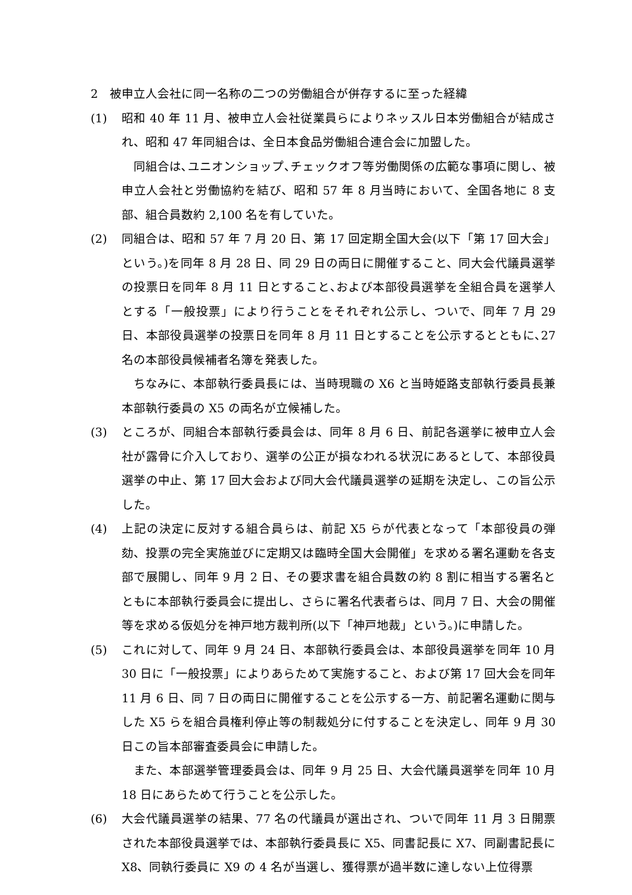2　被申立人会社に同一名称の二つの労働組合が併存するに至った経緯
(1) 昭和 40 年 11 月、被申立人会社従業員らによりネッスル日本労働組合が結成され、昭和 47 年同組合は、全日本食品労働組合連合会に加盟した。
同組合は､ユニオンショップ､チェックオフ等労働関係の広範な事項に関し、被申立人会社と労働協約を結び、昭和 57 年 8 月当時において、全国各地に 8 支部、組合員数約 2,100 名を有していた。
(2) 同組合は、昭和 57 年 7 月 20 日、第 17 回定期全国大会(以下「第 17 回大会」という。)を同年 8 月 28 日、同 29 日の両日に開催すること、同大会代議員選挙の投票日を同年 8 月 11 日とすること､および本部役員選挙を全組合員を選挙人とする「一般投票」により行うことをそれぞれ公示し、ついで、同年 7 月 29 日、本部役員選挙の投票日を同年 8 月 11 日とすることを公示するとともに､27 名の本部役員候補者名簿を発表した。
ちなみに、本部執行委員長には、当時現職の X6 と当時姫路支部執行委員長兼本部執行委員の X5 の両名が立候補した。
(3) ところが、同組合本部執行委員会は、同年 8 月 6 日、前記各選挙に被申立人会社が露骨に介入しており、選挙の公正が損なわれる状況にあるとして、本部役員選挙の中止、第 17 回大会および同大会代議員選挙の延期を決定し、この旨公示した。
(4) 上記の決定に反対する組合員らは、前記 X5 らが代表となって「本部役員の弾劾、投票の完全実施並びに定期又は臨時全国大会開催」を求める署名運動を各支部で展開し、同年 9 月 2 日、その要求書を組合員数の約 8 割に相当する署名とともに本部執行委員会に提出し、さらに署名代表者らは、同月 7 日、大会の開催等を求める仮処分を神戸地方裁判所(以下「神戸地裁」という。)に申請した。
(5) これに対して、同年 9 月 24 日、本部執行委員会は、本部役員選挙を同年 10 月 30 日に「一般投票」によりあらためて実施すること、および第 17 回大会を同年 11 月 6 日、同 7 日の両日に開催することを公示する一方、前記署名運動に関与した X5 らを組合員権利停止等の制裁処分に付することを決定し、同年 9 月 30 日この旨本部審査委員会に申請した。
また、本部選挙管理委員会は、同年 9 月 25 日、大会代議員選挙を同年 10 月 18 日にあらためて行うことを公示した。
(6) 大会代議員選挙の結果、77 名の代議員が選出され、ついで同年 11 月 3 日開票された本部役員選挙では、本部執行委員長に X5、同書記長に X7、同副書記長に X8、同執行委員に X9 の 4 名が当選し、獲得票が過半数に達しない上位得票